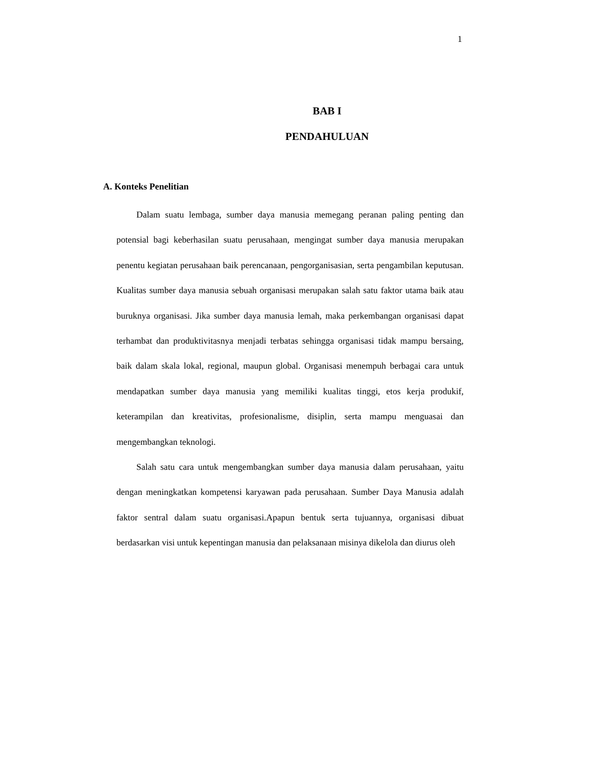1
BAB I
PENDAHULUAN
A. Konteks Penelitian
Dalam suatu lembaga, sumber daya manusia memegang peranan paling penting dan potensial bagi keberhasilan suatu perusahaan, mengingat sumber daya manusia merupakan penentu kegiatan perusahaan baik perencanaan, pengorganisasian, serta pengambilan keputusan. Kualitas sumber daya manusia sebuah organisasi merupakan salah satu faktor utama baik atau buruknya organisasi. Jika sumber daya manusia lemah, maka perkembangan organisasi dapat terhambat dan produktivitasnya menjadi terbatas sehingga organisasi tidak mampu bersaing, baik dalam skala lokal, regional, maupun global. Organisasi menempuh berbagai cara untuk mendapatkan sumber daya manusia yang memiliki kualitas tinggi, etos kerja produkif, keterampilan dan kreativitas, profesionalisme, disiplin, serta mampu menguasai dan mengembangkan teknologi.
Salah satu cara untuk mengembangkan sumber daya manusia dalam perusahaan, yaitu dengan meningkatkan kompetensi karyawan pada perusahaan. Sumber Daya Manusia adalah faktor sentral dalam suatu organisasi.Apapun bentuk serta tujuannya, organisasi dibuat berdasarkan visi untuk kepentingan manusia dan pelaksanaan misinya dikelola dan diurus oleh